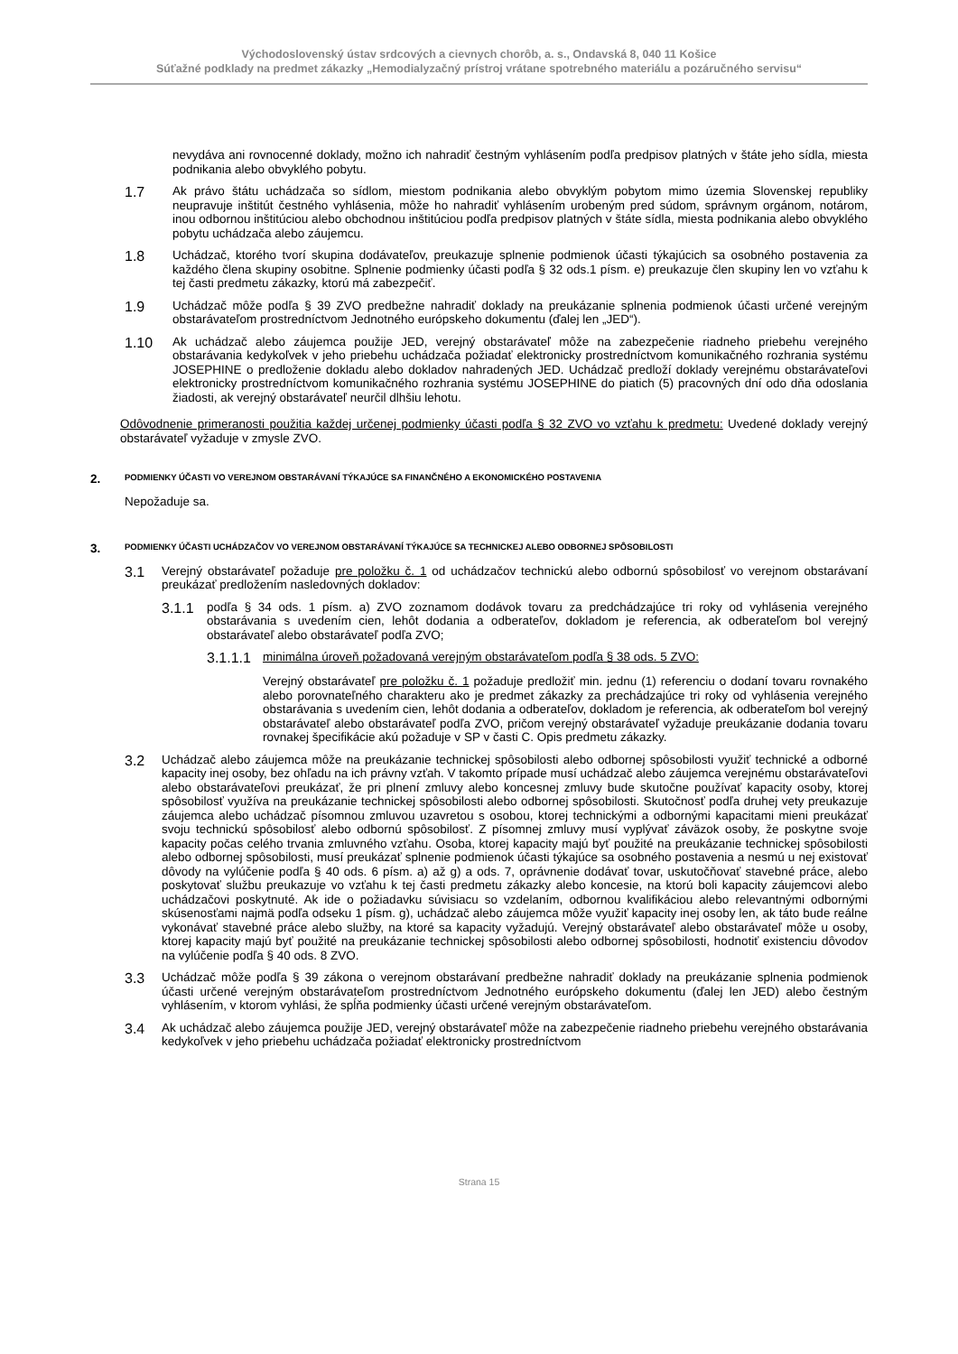Východoslovenský ústav srdcových a cievnych chorôb, a. s., Ondavská 8, 040 11 Košice
Súťažné podklady na predmet zákazky „Hemodialyzačný prístroj vrátane spotrebného materiálu a pozáručného servisu“
nevydáva ani rovnocenné doklady, možno ich nahradiť čestným vyhlásením podľa predpisov platných v štáte jeho sídla, miesta podnikania alebo obvyklého pobytu.
1.7
Ak právo štátu uchádzača so sídlom, miestom podnikania alebo obvyklým pobytom mimo územia Slovenskej republiky neupravuje inštitút čestného vyhlásenia, môže ho nahradiť vyhlásením urobeným pred súdom, správnym orgánom, notárom, inou odbornou inštitúciou alebo obchodnou inštitúciou podľa predpisov platných v štáte sídla, miesta podnikania alebo obvyklého pobytu uchádzača alebo záujemcu.
1.8
Uchádzač, ktorého tvorí skupina dodávateľov, preukazuje splnenie podmienok účasti týkajúcich sa osobného postavenia za každého člena skupiny osobitne. Splnenie podmienky účasti podľa § 32 ods.1 písm. e) preukazuje člen skupiny len vo vzťahu k tej časti predmetu zákazky, ktorú má zabezpečiť.
1.9
Uchádzač môže podľa § 39 ZVO predbežne nahradiť doklady na preukázanie splnenia podmienok účasti určené verejným obstarávateľom prostredníctvom Jednotného európskeho dokumentu (ďalej len „JED“).
1.10
Ak uchádzač alebo záujemca použije JED, verejný obstarávateľ môže na zabezpečenie riadneho priebehu verejného obstarávania kedykoľvek v jeho priebehu uchádzača požiadať elektronicky prostredníctvom komunikačného rozhrania systému JOSEPHINE o predloženie dokladu alebo dokladov nahradených JED. Uchádzač predloží doklady verejnému obstarávateľovi elektronicky prostredníctvom komunikačného rozhrania systému JOSEPHINE do piatich (5) pracovných dní odo dňa odoslania žiadosti, ak verejný obstarávateľ neurčil dlhšiu lehotu.
Odôvodnenie primeranosti použitia každej určenej podmienky účasti podľa § 32 ZVO vo vzťahu k predmetu: Uvedené doklady verejný obstarávateľ vyžaduje v zmysle ZVO.
2. PODMIENKY ÚČASTI VO VEREJNOM OBSTARÁVANÍ TÝKAJÚCE SA FINANČNÉHO A EKONOMICKÉHO POSTAVENIA
Nepožaduje sa.
3. PODMIENKY ÚČASTI UCHÁDZAČOV VO VEREJNOM OBSTARÁVANÍ TÝKAJÚCE SA TECHNICKEJ ALEBO ODBORNEJ SPÔSOBILOSTI
3.1
Verejný obstarávateľ požaduje pre položku č. 1 od uchádzačov technickú alebo odbornú spôsobilosť vo verejnom obstarávaní preukázať predložením nasledovných dokladov:
3.1.1
podľa § 34 ods. 1 písm. a) ZVO zoznamom dodávok tovaru za predchádzajúce tri roky od vyhlásenia verejného obstarávania s uvedením cien, lehôt dodania a odberateľov, dokladom je referencia, ak odberateľom bol verejný obstarávateľ alebo obstarávateľ podľa ZVO;
3.1.1.1
minimálna úroveň požadovaná verejným obstarávateľom podľa § 38 ods. 5 ZVO:
Verejný obstarávateľ pre položku č. 1 požaduje predložiť min. jednu (1) referenciu o dodaní tovaru rovnakého alebo porovnateľného charakteru ako je predmet zákazky za prechádzajúce tri roky od vyhlásenia verejného obstarávania s uvedením cien, lehôt dodania a odberateľov, dokladom je referencia, ak odberateľom bol verejný obstarávateľ alebo obstarávateľ podľa ZVO, pričom verejný obstarávateľ vyžaduje preukázanie dodania tovaru rovnakej špecifikácie akú požaduje v SP v časti C. Opis predmetu zákazky.
3.2
Uchádzač alebo záujemca môže na preukázanie technickej spôsobilosti alebo odbornej spôsobilosti využiť technické a odborné kapacity inej osoby, bez ohľadu na ich právny vzťah. V takomto prípade musí uchádzač alebo záujemca verejnému obstarávateľovi alebo obstarávateľovi preukázať, že pri plnení zmluvy alebo koncesnej zmluvy bude skutočne používať kapacity osoby, ktorej spôsobilosť využíva na preukázanie technickej spôsobilosti alebo odbornej spôsobilosti. Skutočnosť podľa druhej vety preukazuje záujemca alebo uchádzač písomnou zmluvou uzavretou s osobou, ktorej technickými a odbornými kapacitami mieni preukázať svoju technickú spôsobilosť alebo odbornú spôsobilosť. Z písomnej zmluvy musí vyplývať záväzok osoby, že poskytne svoje kapacity počas celého trvania zmluvného vzťahu. Osoba, ktorej kapacity majú byť použité na preukázanie technickej spôsobilosti alebo odbornej spôsobilosti, musí preukázať splnenie podmienok účasti týkajúce sa osobného postavenia a nesmú u nej existovať dôvody na vylúčenie podľa § 40 ods. 6 písm. a) až g) a ods. 7, oprávnenie dodávať tovar, uskutočňovať stavebné práce, alebo poskytovať službu preukazuje vo vzťahu k tej časti predmetu zákazky alebo koncesie, na ktorú boli kapacity záujemcovi alebo uchádzačovi poskytnuté. Ak ide o požiadavku súvisiacu so vzdelaním, odbornou kvalifikáciou alebo relevantnými odbornými skúsenosťami najmä podľa odseku 1 písm. g), uchádzač alebo záujemca môže využiť kapacity inej osoby len, ak táto bude reálne vykonávať stavebné práce alebo služby, na ktoré sa kapacity vyžadujú. Verejný obstarávateľ alebo obstarávateľ môže u osoby, ktorej kapacity majú byť použité na preukázanie technickej spôsobilosti alebo odbornej spôsobilosti, hodnotiť existenciu dôvodov na vylúčenie podľa § 40 ods. 8 ZVO.
3.3
Uchádzač môže podľa § 39 zákona o verejnom obstarávaní predbežne nahradiť doklady na preukázanie splnenia podmienok účasti určené verejným obstarávateľom prostredníctvom Jednotného európskeho dokumentu (ďalej len JED) alebo čestným vyhlásením, v ktorom vyhlási, že spĺňa podmienky účasti určené verejným obstarávateľom.
3.4
Ak uchádzač alebo záujemca použije JED, verejný obstarávateľ môže na zabezpečenie riadneho priebehu verejného obstarávania kedykoľvek v jeho priebehu uchádzača požiadať elektronicky prostredníctvom
Strana 15